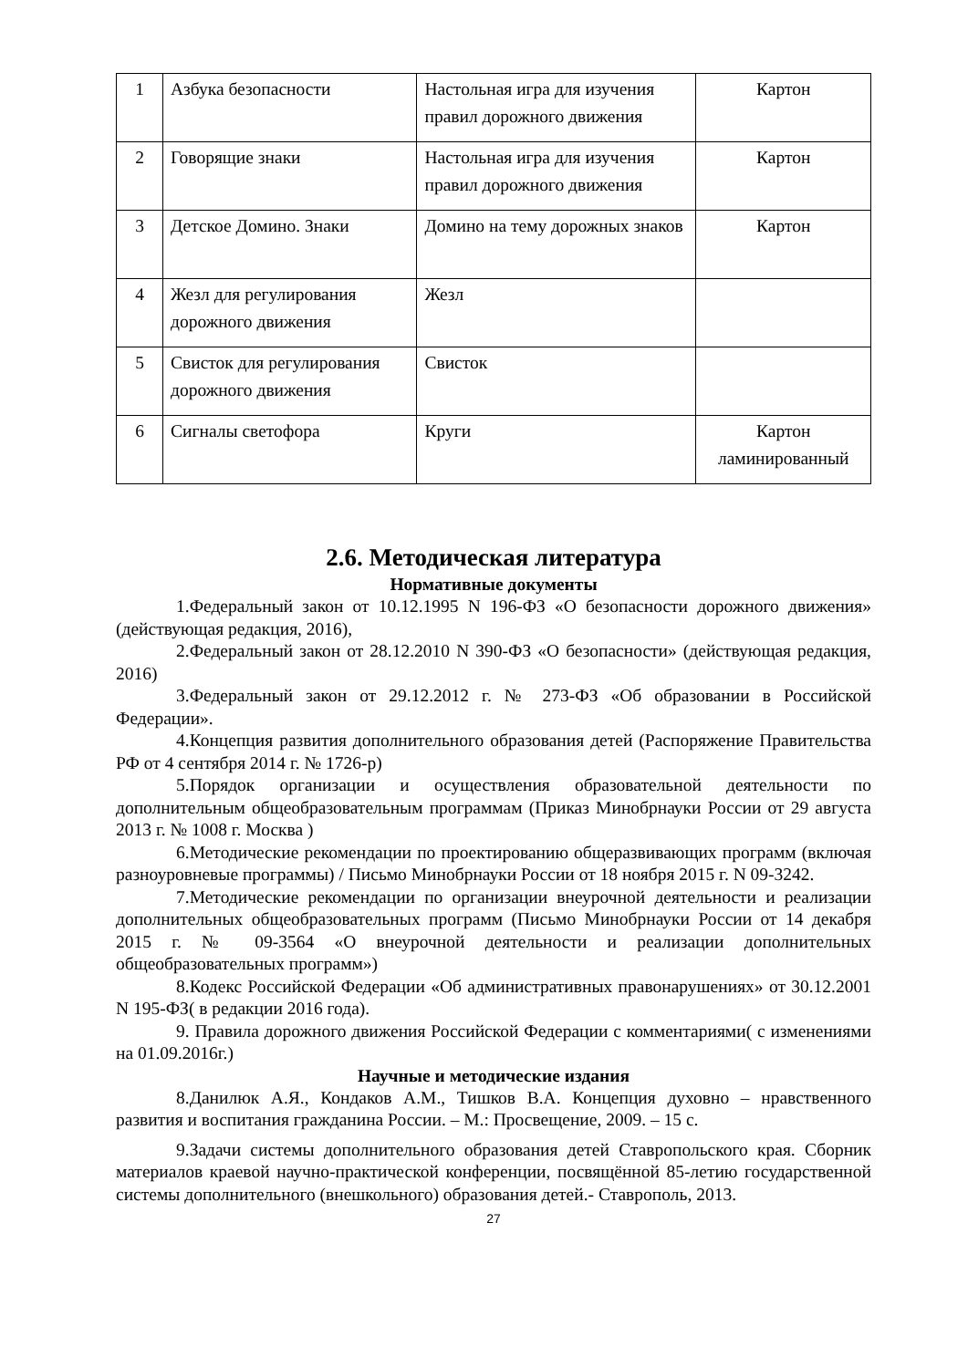| 1 | Азбука безопасности | Настольная игра для изучения правил дорожного движения | Картон |
| 2 | Говорящие знаки | Настольная игра для изучения правил дорожного движения | Картон |
| 3 | Детское Домино. Знаки | Домино на тему дорожных знаков | Картон |
| 4 | Жезл для регулирования дорожного движения | Жезл | |
| 5 | Свисток для регулирования дорожного движения | Свисток | |
| 6 | Сигналы светофора | Круги | Картон ламинированный |
2.6. Методическая литература
Нормативные документы
1.Федеральный закон от 10.12.1995 N 196-ФЗ «О безопасности дорожного движения» (действующая редакция, 2016),
2.Федеральный закон от 28.12.2010 N 390-ФЗ «О безопасности» (действующая редакция, 2016)
3.Федеральный закон от 29.12.2012 г. № 273-ФЗ «Об образовании в Российской Федерации».
4.Концепция развития дополнительного образования детей (Распоряжение Правительства РФ от 4 сентября 2014 г. № 1726-р)
5.Порядок организации и осуществления образовательной деятельности по дополнительным общеобразовательным программам (Приказ Минобрнауки России от 29 августа 2013 г. № 1008 г. Москва )
6.Методические рекомендации по проектированию общеразвивающих программ (включая разноуровневые программы) / Письмо Минобрнауки России от 18 ноября 2015 г. N 09-3242.
7.Методические рекомендации по организации внеурочной деятельности и реализации дополнительных общеобразовательных программ (Письмо Минобрнауки России от 14 декабря 2015 г. № 09-3564 «О внеурочной деятельности и реализации дополнительных общеобразовательных программ»)
8.Кодекс Российской Федерации «Об административных правонарушениях» от 30.12.2001 N 195-ФЗ( в редакции 2016 года).
9. Правила дорожного движения Российской Федерации с комментариями( с изменениями на 01.09.2016г.)
Научные и методические издания
8.Данилюк А.Я., Кондаков А.М., Тишков В.А. Концепция духовно – нравственного развития и воспитания гражданина России. – М.: Просвещение, 2009. – 15 с.
9.Задачи системы дополнительного образования детей Ставропольского края. Сборник материалов краевой научно-практической конференции, посвящённой 85-летию государственной системы дополнительного (внешкольного) образования детей.- Ставрополь, 2013.
27